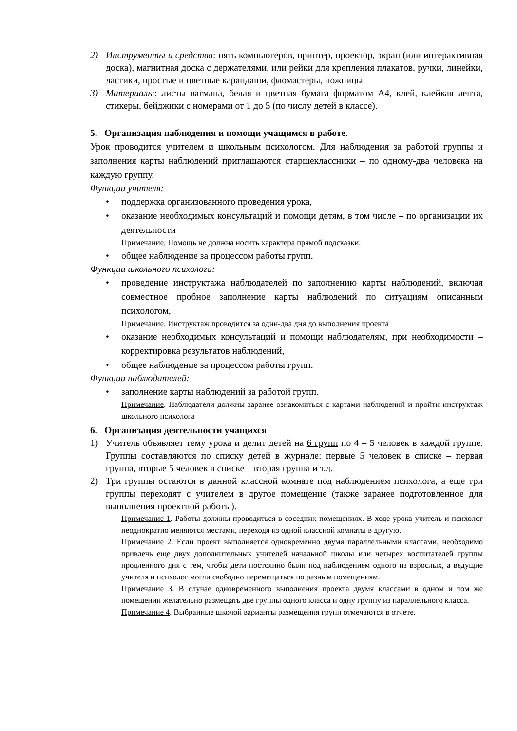2) Инструменты и средства: пять компьютеров, принтер, проектор, экран (или интерактивная доска), магнитная доска с держателями, или рейки для крепления плакатов, ручки, линейки, ластики, простые и цветные карандаши, фломастеры, ножницы.
3) Материалы: листы ватмана, белая и цветная бумага форматом А4, клей, клейкая лента, стикеры, бейджики с номерами от 1 до 5 (по числу детей в классе).
5. Организация наблюдения и помощи учащимся в работе.
Урок проводится учителем и школьным психологом. Для наблюдения за работой группы и заполнения карты наблюдений приглашаются старшеклассники – по одному-два человека на каждую группу.
Функции учителя:
поддержка организованного проведения урока,
оказание необходимых консультаций и помощи детям, в том числе – по организации их деятельности
Примечание. Помощь не должна носить характера прямой подсказки.
общее наблюдение за процессом работы групп.
Функции школьного психолога:
проведение инструктажа наблюдателей по заполнению карты наблюдений, включая совместное пробное заполнение карты наблюдений по ситуациям описанным психологом,
Примечание. Инструктаж проводится за один-два дня до выполнения проекта
оказание необходимых консультаций и помощи наблюдателям, при необходимости – корректировка результатов наблюдений,
общее наблюдение за процессом работы групп.
Функции наблюдателей:
заполнение карты наблюдений за работой групп.
Примечание. Наблюдатели должны заранее ознакомиться с картами наблюдений и пройти инструктаж школьного психолога
6. Организация деятельности учащихся
1) Учитель объявляет тему урока и делит детей на 6 групп по 4 – 5 человек в каждой группе. Группы составляются по списку детей в журнале: первые 5 человек в списке – первая группа, вторые 5 человек в списке – вторая группа и т.д.
2) Три группы остаются в данной классной комнате под наблюдением психолога, а еще три группы переходят с учителем в другое помещение (также заранее подготовленное для выполнения проектной работы).
Примечание 1. Работы должны проводиться в соседних помещениях. В ходе урока учитель и психолог неоднократно меняются местами, переходя из одной классной комнаты в другую.
Примечание 2. Если проект выполняется одновременно двумя параллельными классами, необходимо привлечь еще двух дополнительных учителей начальной школы или четырех воспитателей группы продленного дня с тем, чтобы дети постоянно были под наблюдением одного из взрослых, а ведущие учителя и психолог могли свободно перемещаться по разным помещениям.
Примечание 3. В случае одновременного выполнения проекта двумя классами в одном и том же помещении желательно размещать две группы одного класса и одну группу из параллельного класса.
Примечание 4. Выбранные школой варианты размещения групп отмечаются в отчете.